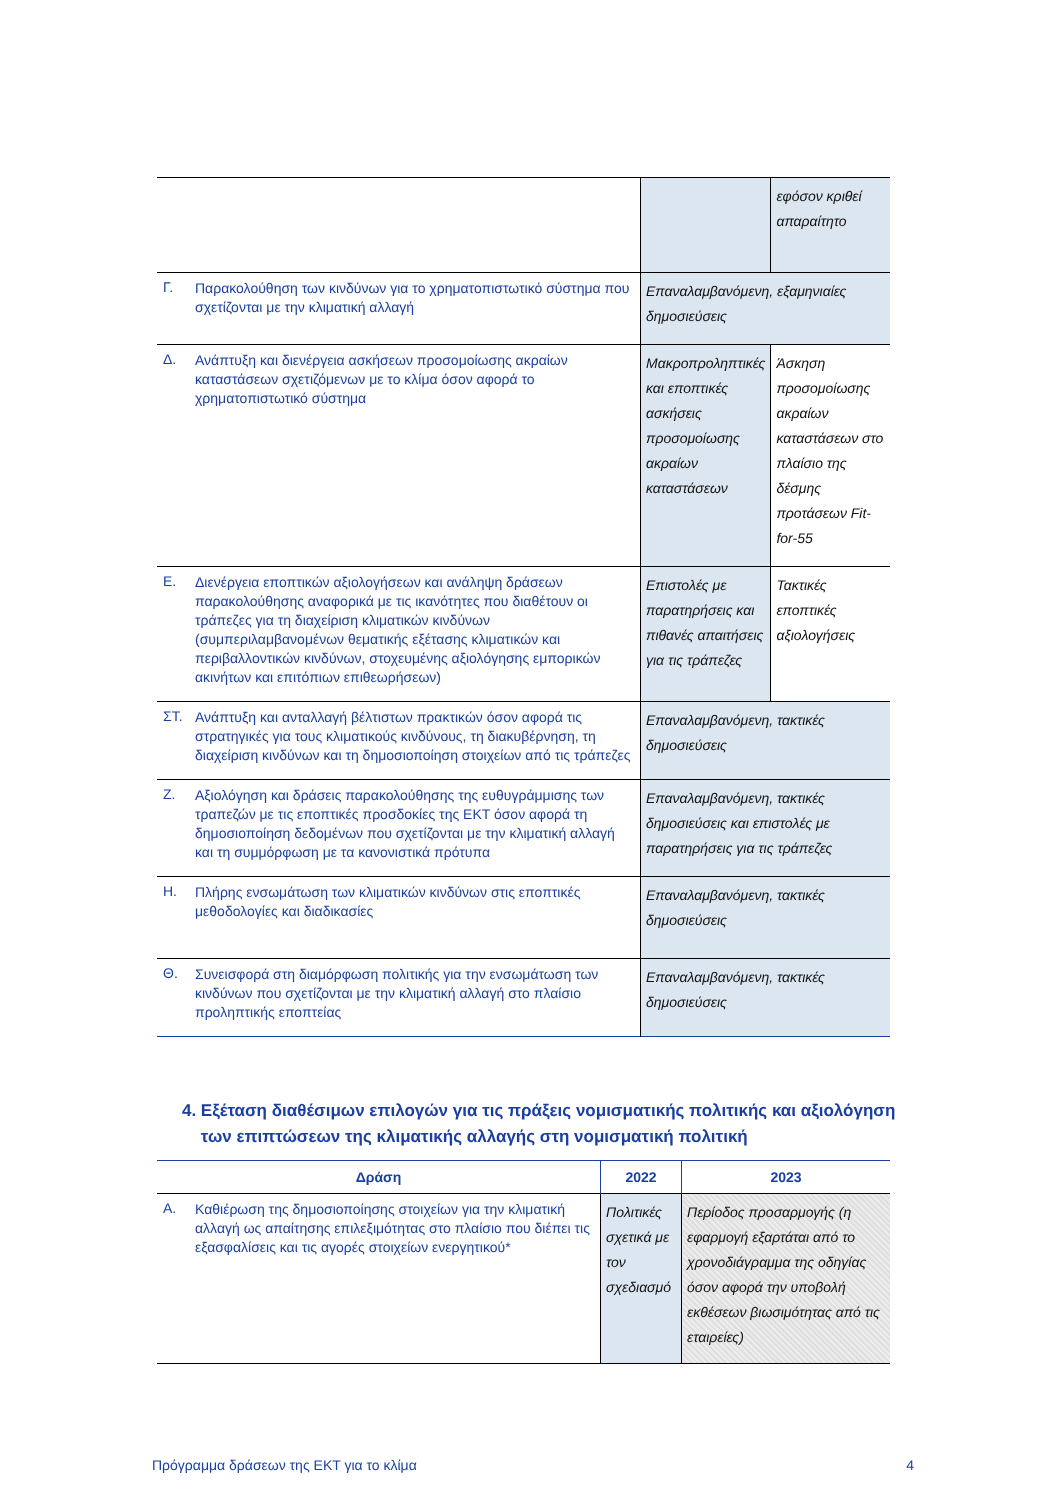| | | | εφόσον κριθεί απαραίτητο |
| Γ. | Παρακολούθηση των κινδύνων για το χρηματοπιστωτικό σύστημα που σχετίζονται με την κλιματική αλλαγή | Επαναλαμβανόμενη, εξαμηνιαίες δημοσιεύσεις | |
| Δ. | Ανάπτυξη και διενέργεια ασκήσεων προσομοίωσης ακραίων καταστάσεων σχετιζόμενων με το κλίμα όσον αφορά το χρηματοπιστωτικό σύστημα | Μακροπροληπτικές και εποπτικές ασκήσεις προσομοίωσης ακραίων καταστάσεων | Άσκηση προσομοίωσης ακραίων καταστάσεων στο πλαίσιο της δέσμης προτάσεων Fit-for-55 |
| Ε. | Διενέργεια εποπτικών αξιολογήσεων και ανάληψη δράσεων παρακολούθησης αναφορικά με τις ικανότητες που διαθέτουν οι τράπεζες για τη διαχείριση κλιματικών κινδύνων (συμπεριλαμβανομένων θεματικής εξέτασης κλιματικών και περιβαλλοντικών κινδύνων, στοχευμένης αξιολόγησης εμπορικών ακινήτων και επιτόπιων επιθεωρήσεων) | Επιστολές με παρατηρήσεις και πιθανές απαιτήσεις για τις τράπεζες | Τακτικές εποπτικές αξιολογήσεις |
| ΣΤ. | Ανάπτυξη και ανταλλαγή βέλτιστων πρακτικών όσον αφορά τις στρατηγικές για τους κλιματικούς κινδύνους, τη διακυβέρνηση, τη διαχείριση κινδύνων και τη δημοσιοποίηση στοιχείων από τις τράπεζες | Επαναλαμβανόμενη, τακτικές δημοσιεύσεις | |
| Ζ. | Αξιολόγηση και δράσεις παρακολούθησης της ευθυγράμμισης των τραπεζών με τις εποπτικές προσδοκίες της ΕΚΤ όσον αφορά τη δημοσιοποίηση δεδομένων που σχετίζονται με την κλιματική αλλαγή και τη συμμόρφωση με τα κανονιστικά πρότυπα | Επαναλαμβανόμενη, τακτικές δημοσιεύσεις και επιστολές με παρατηρήσεις για τις τράπεζες | |
| Η. | Πλήρης ενσωμάτωση των κλιματικών κινδύνων στις εποπτικές μεθοδολογίες και διαδικασίες | Επαναλαμβανόμενη, τακτικές δημοσιεύσεις | |
| Θ. | Συνεισφορά στη διαμόρφωση πολιτικής για την ενσωμάτωση των κινδύνων που σχετίζονται με την κλιματική αλλαγή στο πλαίσιο προληπτικής εποπτείας | Επαναλαμβανόμενη, τακτικές δημοσιεύσεις | |
4. Εξέταση διαθέσιμων επιλογών για τις πράξεις νομισματικής πολιτικής και αξιολόγηση των επιπτώσεων της κλιματικής αλλαγής στη νομισματική πολιτική
| Δράση | | 2022 | | 2023 |
| --- | --- | --- | --- | --- |
| Α. | Καθιέρωση της δημοσιοποίησης στοιχείων για την κλιματική αλλαγή ως απαίτησης επιλεξιμότητας στο πλαίσιο που διέπει τις εξασφαλίσεις και τις αγορές στοιχείων ενεργητικού* | Πολιτικές σχετικά με τον σχεδιασμό | Περίοδος προσαρμογής (η εφαρμογή εξαρτάται από το χρονοδιάγραμμα της οδηγίας όσον αφορά την υποβολή εκθέσεων βιωσιμότητας από τις εταιρείες) | |
Πρόγραμμα δράσεων της ΕΚΤ για το κλίμα 4